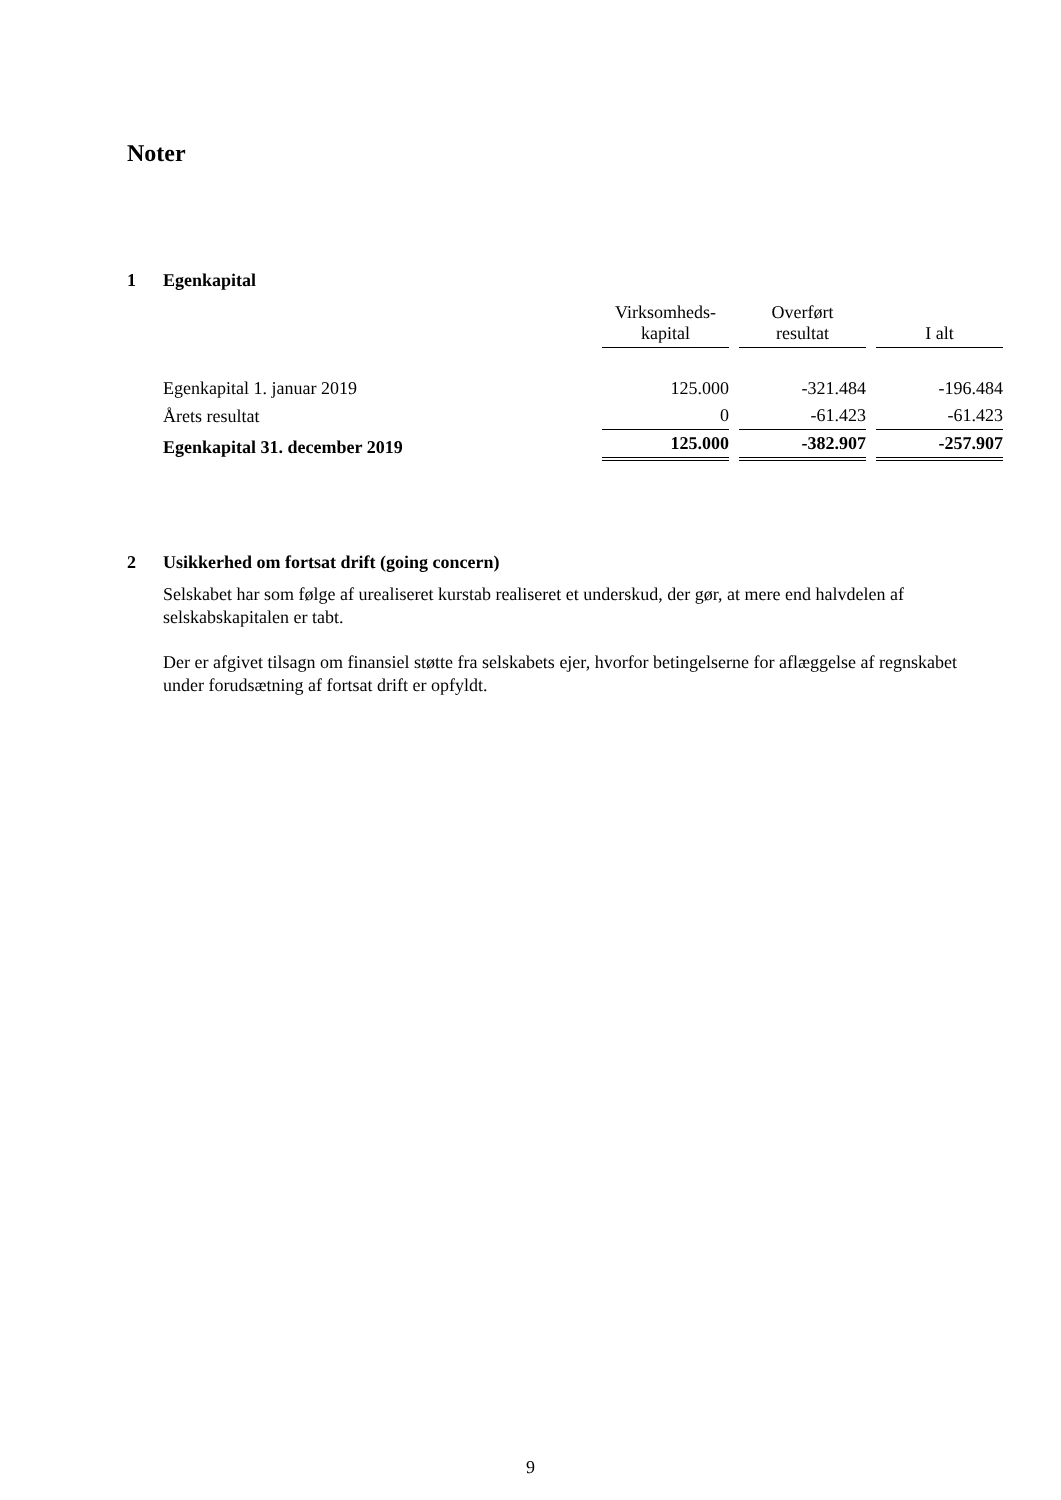Noter
1 Egenkapital
| | Virksomheds- kapital | Overført resultat | I alt |
| --- | --- | --- | --- |
| Egenkapital 1. januar 2019 | 125.000 | -321.484 | -196.484 |
| Årets resultat | 0 | -61.423 | -61.423 |
| Egenkapital 31. december 2019 | 125.000 | -382.907 | -257.907 |
2 Usikkerhed om fortsat drift (going concern)
Selskabet har som følge af urealiseret kurstab realiseret et underskud, der gør, at mere end halvdelen af selskabskapitalen er tabt.
Der er afgivet tilsagn om finansiel støtte fra selskabets ejer, hvorfor betingelserne for aflæggelse af regnskabet under forudsætning af fortsat drift er opfyldt.
9